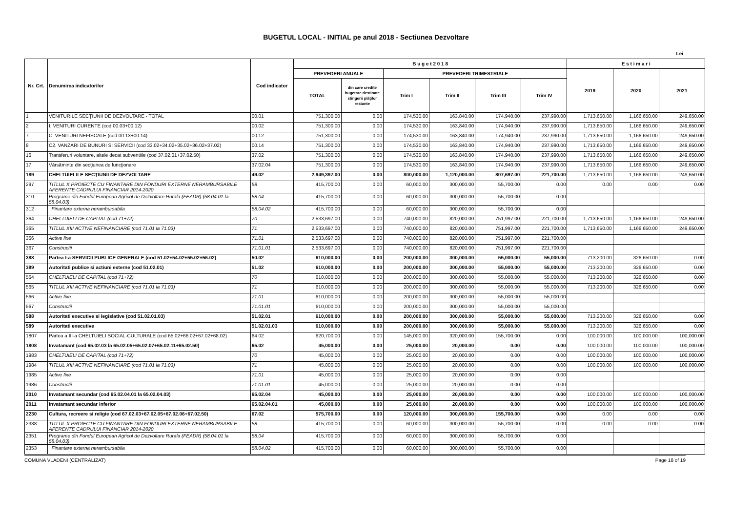BUGETUL LOCAL - INITIAL pe anul 2018 - Sectiunea Dezvoltare
Lei
| Nr. Crt. | Denumirea indicatorilor | Cod indicator | B u g e t 2 0 1 8 | | | | | | E s t i m a r i | | |
| --- | --- | --- | --- | --- | --- | --- | --- | --- | --- | --- | --- |
| | | | PREVEDERI ANUALE | | PREVEDERI TRIMESTRIALE | | | | 2019 | 2020 | 2021 |
| | | | TOTAL | din care credite bugetare destinate stingerii plăţilor restante | Trim I | Trim II | Trim III | Trim IV | | | |
| 1 | VENITURILE SECŢIUNII DE DEZVOLTARE - TOTAL | 00.01 | 751,300.00 | 0.00 | 174,530.00 | 163,840.00 | 174,940.00 | 237,990.00 | 1,713,650.00 | 1,166,650.00 | 249,650.00 |
| 2 | I. VENITURI CURENTE (cod 00.03+00.12) | 00.02 | 751,300.00 | 0.00 | 174,530.00 | 163,840.00 | 174,940.00 | 237,990.00 | 1,713,650.00 | 1,166,650.00 | 249,650.00 |
| 7 | C. VENITURI NEFISCALE (cod 00.13+00.14) | 00.12 | 751,300.00 | 0.00 | 174,530.00 | 163,840.00 | 174,940.00 | 237,990.00 | 1,713,650.00 | 1,166,650.00 | 249,650.00 |
| 8 | C2. VANZARI DE BUNURI SI SERVICII (cod 33.02+34.02+35.02+36.02+37.02) | 00.14 | 751,300.00 | 0.00 | 174,530.00 | 163,840.00 | 174,940.00 | 237,990.00 | 1,713,650.00 | 1,166,650.00 | 249,650.00 |
| 16 | Transferuri voluntare, altele decat subventiile (cod 37.02.01+37.02.50) | 37.02 | 751,300.00 | 0.00 | 174,530.00 | 163,840.00 | 174,940.00 | 237,990.00 | 1,713,650.00 | 1,166,650.00 | 249,650.00 |
| 17 | Vărsăminte din secţiunea de funcţionare | 37.02.04 | 751,300.00 | 0.00 | 174,530.00 | 163,840.00 | 174,940.00 | 237,990.00 | 1,713,650.00 | 1,166,650.00 | 249,650.00 |
| 189 | CHELTUIELILE SECŢIUNII DE DEZVOLTARE | 49.02 | 2,949,397.00 | 0.00 | 800,000.00 | 1,120,000.00 | 807,697.00 | 221,700.00 | 1,713,650.00 | 1,166,650.00 | 249,650.00 |
| 297 | TITLUL X PROIECTE CU FINANTARE DIN FONDURI EXTERNE NERAMBURSABILE AFERENTE CADRULUI FINANCIAR 2014-2020 | 58 | 415,700.00 | 0.00 | 60,000.00 | 300,000.00 | 55,700.00 | 0.00 | 0.00 | 0.00 | 0.00 |
| 310 | Programe din Fondul European Agricol de Dezvoltare Rurala (FEADR) (58.04.01 la 58.04.03) | 58.04 | 415,700.00 | 0.00 | 60,000.00 | 300,000.00 | 55,700.00 | 0.00 | | | |
| 312 | Finantare externa nerambursabila | 58.04.02 | 415,700.00 | 0.00 | 60,000.00 | 300,000.00 | 55,700.00 | 0.00 | | | |
| 364 | CHELTUIELI DE CAPITAL (cod 71+72) | 70 | 2,533,697.00 | 0.00 | 740,000.00 | 820,000.00 | 751,997.00 | 221,700.00 | 1,713,650.00 | 1,166,650.00 | 249,650.00 |
| 365 | TITLUL XIII ACTIVE NEFINANCIARE (cod 71.01 la 71.03) | 71 | 2,533,697.00 | 0.00 | 740,000.00 | 820,000.00 | 751,997.00 | 221,700.00 | 1,713,650.00 | 1,166,650.00 | 249,650.00 |
| 366 | Active fixe | 71.01 | 2,533,697.00 | 0.00 | 740,000.00 | 820,000.00 | 751,997.00 | 221,700.00 | | | |
| 367 | Constructii | 71.01.01 | 2,533,697.00 | 0.00 | 740,000.00 | 820,000.00 | 751,997.00 | 221,700.00 | | | |
| 388 | Partea I-a SERVICII PUBLICE GENERALE (cod 51.02+54.02+55.02+56.02) | 50.02 | 610,000.00 | 0.00 | 200,000.00 | 300,000.00 | 55,000.00 | 55,000.00 | 713,200.00 | 326,650.00 | 0.00 |
| 389 | Autoritati publice si actiuni externe (cod 51.02.01) | 51.02 | 610,000.00 | 0.00 | 200,000.00 | 300,000.00 | 55,000.00 | 55,000.00 | 713,200.00 | 326,650.00 | 0.00 |
| 564 | CHELTUIELI DE CAPITAL (cod 71+72) | 70 | 610,000.00 | 0.00 | 200,000.00 | 300,000.00 | 55,000.00 | 55,000.00 | 713,200.00 | 326,650.00 | 0.00 |
| 565 | TITLUL XIII ACTIVE NEFINANCIARE (cod 71.01 la 71.03) | 71 | 610,000.00 | 0.00 | 200,000.00 | 300,000.00 | 55,000.00 | 55,000.00 | 713,200.00 | 326,650.00 | 0.00 |
| 566 | Active fixe | 71.01 | 610,000.00 | 0.00 | 200,000.00 | 300,000.00 | 55,000.00 | 55,000.00 | | | |
| 567 | Constructii | 71.01.01 | 610,000.00 | 0.00 | 200,000.00 | 300,000.00 | 55,000.00 | 55,000.00 | | | |
| 588 | Autoritati executive si legislative (cod 51.02.01.03) | 51.02.01 | 610,000.00 | 0.00 | 200,000.00 | 300,000.00 | 55,000.00 | 55,000.00 | 713,200.00 | 326,650.00 | 0.00 |
| 589 | Autoritati executive | 51.02.01.03 | 610,000.00 | 0.00 | 200,000.00 | 300,000.00 | 55,000.00 | 55,000.00 | 713,200.00 | 326,650.00 | 0.00 |
| 1807 | Partea a III-a CHELTUIELI SOCIAL-CULTURALE (cod 65.02+66.02+67.02+68.02) | 64.02 | 620,700.00 | 0.00 | 145,000.00 | 320,000.00 | 155,700.00 | 0.00 | 100,000.00 | 100,000.00 | 100,000.00 |
| 1808 | Invatamant (cod 65.02.03 la 65.02.05+65.02.07+65.02.11+65.02.50) | 65.02 | 45,000.00 | 0.00 | 25,000.00 | 20,000.00 | 0.00 | 0.00 | 100,000.00 | 100,000.00 | 100,000.00 |
| 1983 | CHELTUIELI DE CAPITAL (cod 71+72) | 70 | 45,000.00 | 0.00 | 25,000.00 | 20,000.00 | 0.00 | 0.00 | 100,000.00 | 100,000.00 | 100,000.00 |
| 1984 | TITLUL XIII ACTIVE NEFINANCIARE (cod 71.01 la 71.03) | 71 | 45,000.00 | 0.00 | 25,000.00 | 20,000.00 | 0.00 | 0.00 | 100,000.00 | 100,000.00 | 100,000.00 |
| 1985 | Active fixe | 71.01 | 45,000.00 | 0.00 | 25,000.00 | 20,000.00 | 0.00 | 0.00 | | | |
| 1986 | Constructii | 71.01.01 | 45,000.00 | 0.00 | 25,000.00 | 20,000.00 | 0.00 | 0.00 | | | |
| 2010 | Invatamant secundar (cod 65.02.04.01 la 65.02.04.03) | 65.02.04 | 45,000.00 | 0.00 | 25,000.00 | 20,000.00 | 0.00 | 0.00 | 100,000.00 | 100,000.00 | 100,000.00 |
| 2011 | Invatamant secundar inferior | 65.02.04.01 | 45,000.00 | 0.00 | 25,000.00 | 20,000.00 | 0.00 | 0.00 | 100,000.00 | 100,000.00 | 100,000.00 |
| 2230 | Cultura, recreere si religie (cod 67.02.03+67.02.05+67.02.06+67.02.50) | 67.02 | 575,700.00 | 0.00 | 120,000.00 | 300,000.00 | 155,700.00 | 0.00 | 0.00 | 0.00 | 0.00 |
| 2338 | TITLUL X PROIECTE CU FINANTARE DIN FONDURI EXTERNE NERAMBURSABILE AFERENTE CADRULUI FINANCIAR 2014-2020 | 58 | 415,700.00 | 0.00 | 60,000.00 | 300,000.00 | 55,700.00 | 0.00 | 0.00 | 0.00 | 0.00 |
| 2351 | Programe din Fondul European Agricol de Dezvoltare Rurala (FEADR) (58.04.01 la 58.04.03) | 58.04 | 415,700.00 | 0.00 | 60,000.00 | 300,000.00 | 55,700.00 | 0.00 | | | |
| 2353 | Finantare externa nerambursabila | 58.04.02 | 415,700.00 | 0.00 | 60,000.00 | 300,000.00 | 55,700.00 | 0.00 | | | |
COMUNA VLADENI (CENTRALIZAT) Page 18 of 19